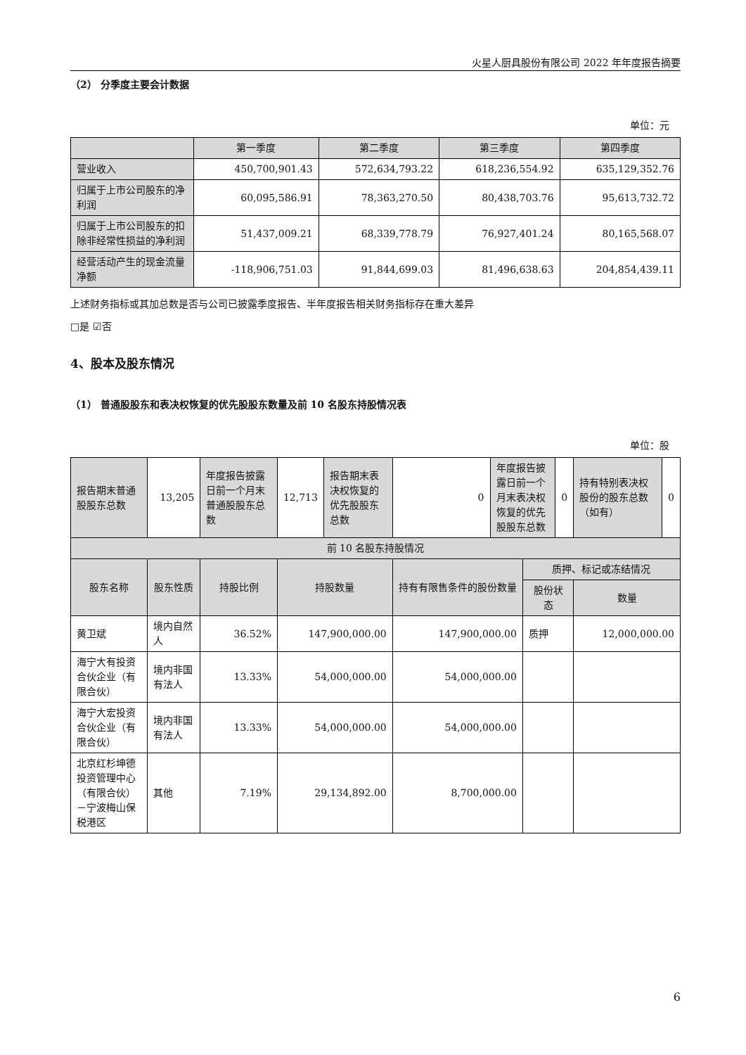火星人厨具股份有限公司 2022 年年度报告摘要
（2） 分季度主要会计数据
单位：元
| | 第一季度 | 第二季度 | 第三季度 | 第四季度 |
| --- | --- | --- | --- | --- |
| 营业收入 | 450,700,901.43 | 572,634,793.22 | 618,236,554.92 | 635,129,352.76 |
| 归属于上市公司股东的净利润 | 60,095,586.91 | 78,363,270.50 | 80,438,703.76 | 95,613,732.72 |
| 归属于上市公司股东的扣除非经常性损益的净利润 | 51,437,009.21 | 68,339,778.79 | 76,927,401.24 | 80,165,568.07 |
| 经营活动产生的现金流量净额 | -118,906,751.03 | 91,844,699.03 | 81,496,638.63 | 204,854,439.11 |
上述财务指标或其加总数是否与公司已披露季度报告、半年度报告相关财务指标存在重大差异
□是 ☑否
4、股本及股东情况
（1） 普通股股东和表决权恢复的优先股股东数量及前 10 名股东持股情况表
单位：股
| 报告期末普通股股东总数 | 13,205 | 年度报告披露日前一个月末普通股股东总数 | 12,713 | 报告期末表决权恢复的优先股股东总数 | 0 | 年度报告披露日前一个月末表决权恢复的优先股股东总数 | | 0 | 持有特别表决权股份的股东总数（如有） | 0 |
| 前 10 名股东持股情况 | | | | | | | | | | |
| 股东名称 | 股东性质 | 持股比例 | 持股数量 | | 持有有限售条件的股份数量 | | 质押、标记或冻结情况 | | | |
| | | | | | | | 股份状态 | | 数量 | |
| 黄卫斌 | 境内自然人 | 36.52% | 147,900,000.00 | | 147,900,000.00 | | 质押 | | 12,000,000.00 | |
| 海宁大有投资合伙企业（有限合伙） | 境内非国有法人 | 13.33% | 54,000,000.00 | | 54,000,000.00 | | | | | |
| 海宁大宏投资合伙企业（有限合伙） | 境内非国有法人 | 13.33% | 54,000,000.00 | | 54,000,000.00 | | | | | |
| 北京红杉坤德投资管理中心（有限合伙）－宁波梅山保税港区 | 其他 | 7.19% | 29,134,892.00 | | 8,700,000.00 | | | | | |
6